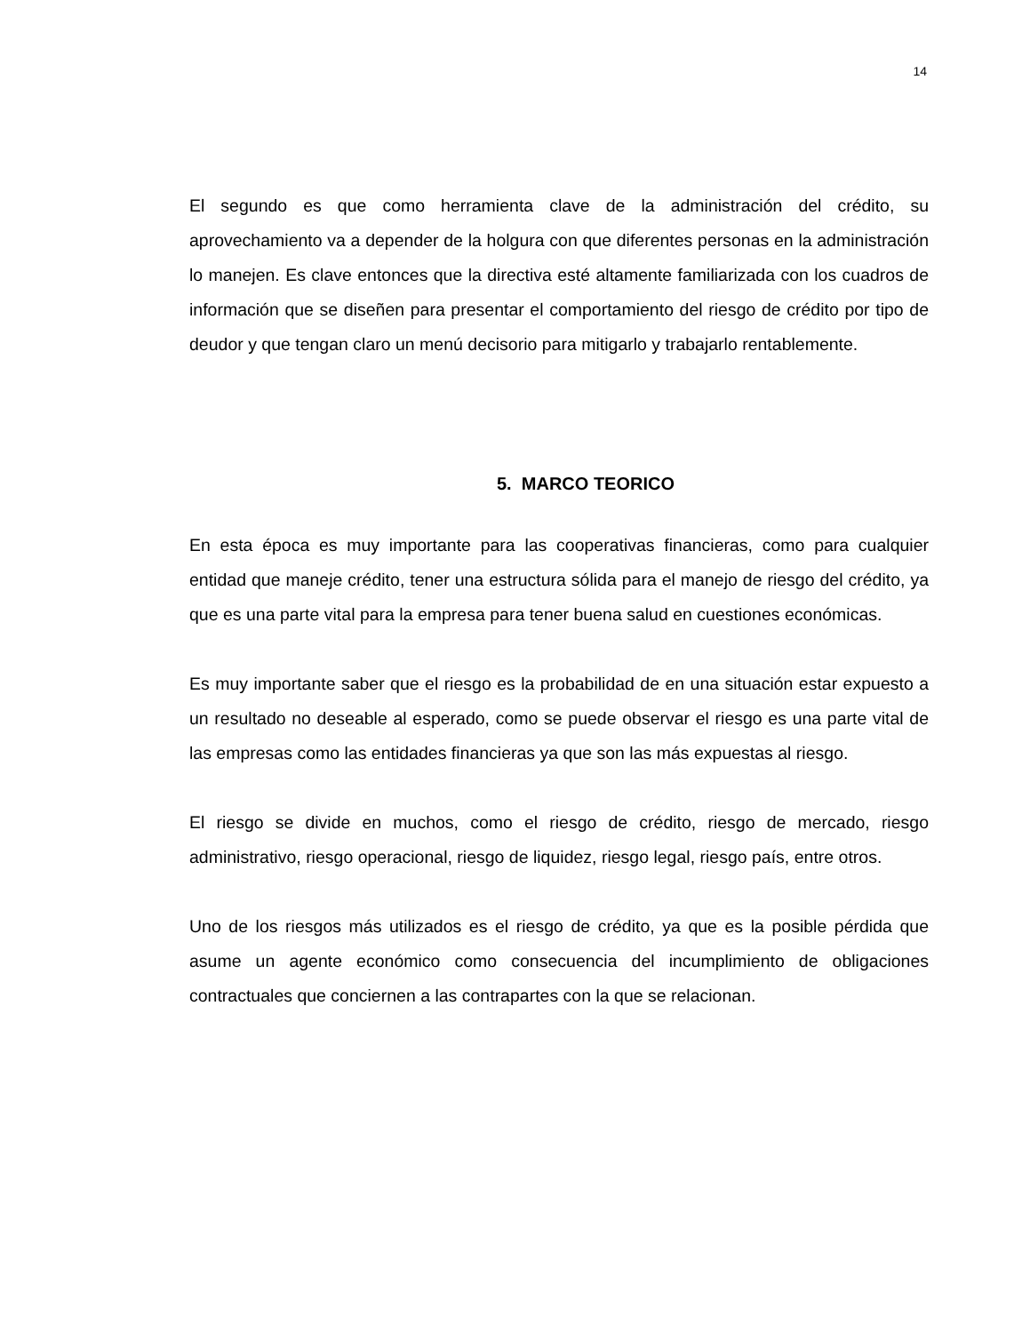14
El segundo es que como herramienta clave de la administración del crédito, su aprovechamiento va a depender de la holgura con que diferentes personas en la administración lo manejen. Es clave entonces que la directiva esté altamente familiarizada con los cuadros de información que se diseñen para presentar el comportamiento del riesgo de crédito por tipo de deudor y que tengan claro un menú decisorio para mitigarlo y trabajarlo rentablemente.
5. MARCO TEORICO
En esta época es muy importante para las cooperativas financieras, como para cualquier entidad que maneje crédito, tener una estructura sólida para el manejo de riesgo del crédito, ya que es una parte vital para la empresa para tener buena salud en cuestiones económicas.
Es muy importante saber que el riesgo es la probabilidad de en una situación estar expuesto a un resultado no deseable al esperado, como se puede observar el riesgo es una parte vital de las empresas como las entidades financieras ya que son las más expuestas al riesgo.
El riesgo se divide en muchos, como el riesgo de crédito, riesgo de mercado, riesgo administrativo, riesgo operacional, riesgo de liquidez, riesgo legal, riesgo país, entre otros.
Uno de los riesgos más utilizados es el riesgo de crédito, ya que es la posible pérdida que asume un agente económico como consecuencia del incumplimiento de obligaciones contractuales que conciernen a las contrapartes con la que se relacionan.